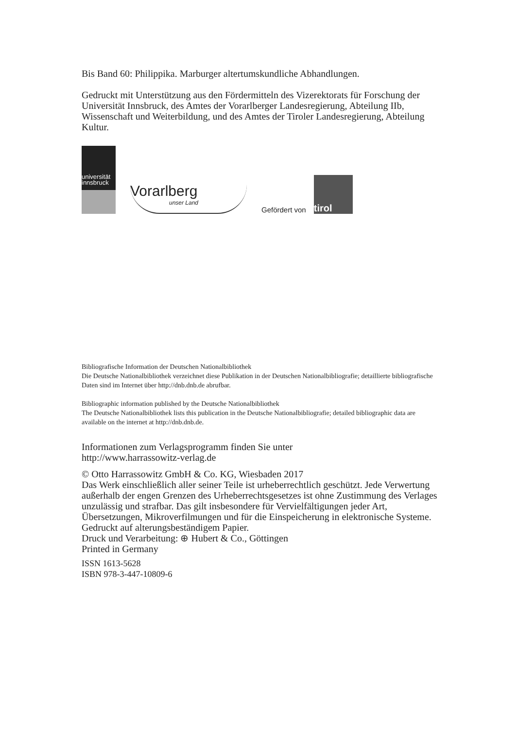Bis Band 60: Philippika. Marburger altertumskundliche Abhandlungen.
Gedruckt mit Unterstützung aus den Fördermitteln des Vizerektorats für Forschung der Universität Innsbruck, des Amtes der Vorarlberger Landesregierung, Abteilung IIb, Wissenschaft und Weiterbildung, und des Amtes der Tiroler Landesregierung, Abteilung Kultur.
universität
innsbruck
Vorarlberg
unser Land
Gefördert von
tirol
Bibliografische Information der Deutschen Nationalbibliothek
Die Deutsche Nationalbibliothek verzeichnet diese Publikation in der Deutschen Nationalbibliografie; detaillierte bibliografische Daten sind im Internet über http://dnb.dnb.de abrufbar.
Bibliographic information published by the Deutsche Nationalbibliothek
The Deutsche Nationalbibliothek lists this publication in the Deutsche Nationalbibliografie; detailed bibliographic data are available on the internet at http://dnb.dnb.de.
Informationen zum Verlagsprogramm finden Sie unter
http://www.harrassowitz-verlag.de
© Otto Harrassowitz GmbH & Co. KG, Wiesbaden 2017
Das Werk einschließlich aller seiner Teile ist urheberrechtlich geschützt. Jede Verwertung außerhalb der engen Grenzen des Urheberrechtsgesetzes ist ohne Zustimmung des Verlages unzulässig und strafbar. Das gilt insbesondere für Vervielfältigungen jeder Art, Übersetzungen, Mikroverfilmungen und für die Einspeicherung in elektronische Systeme.
Gedruckt auf alterungsbeständigem Papier.
Druck und Verarbeitung: ⊕ Hubert & Co., Göttingen
Printed in Germany
ISSN 1613-5628
ISBN 978-3-447-10809-6